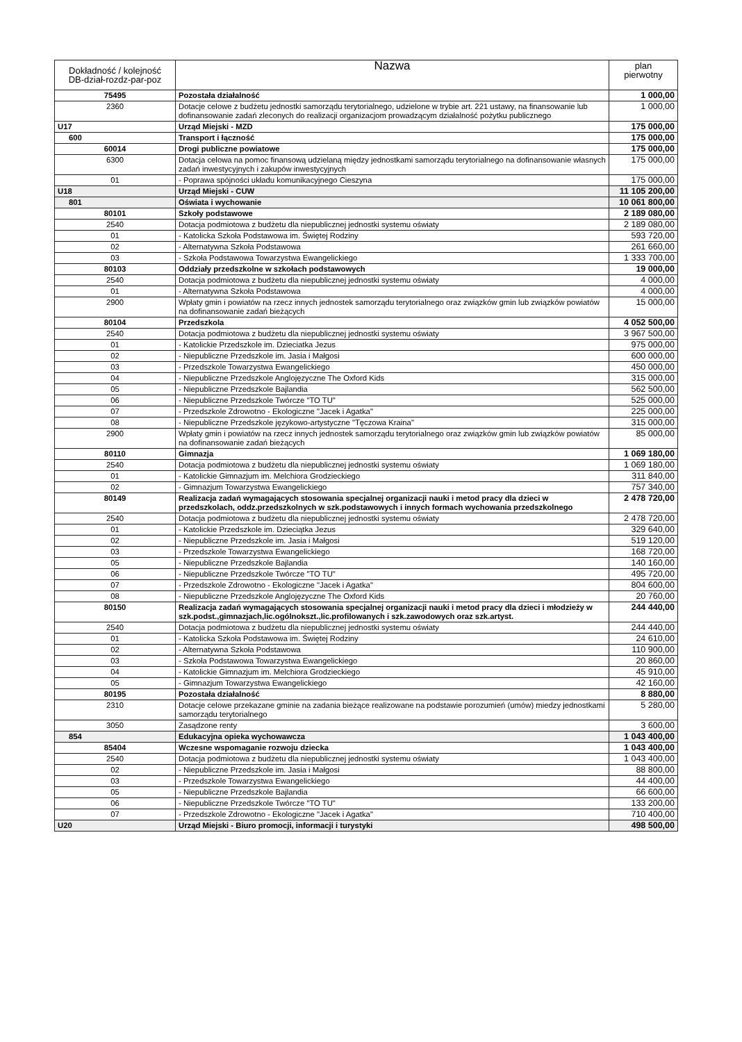| Dokładność / kolejność DB-dział-rozdz-par-poz | Nazwa | plan pierwotny |
| --- | --- | --- |
| 75495 | Pozostała działalność | 1 000,00 |
| 2360 | Dotacje celowe z budżetu jednostki samorządu terytorialnego, udzielone w trybie art. 221 ustawy, na finansowanie lub dofinansowanie zadań zleconych do realizacji organizacjom prowadzącym działalność pożytku publicznego | 1 000,00 |
| U17 | Urząd Miejski - MZD | 175 000,00 |
| 600 | Transport i łączność | 175 000,00 |
| 60014 | Drogi publiczne powiatowe | 175 000,00 |
| 6300 | Dotacja celowa na pomoc finansową udzielaną między jednostkami samorządu terytorialnego na dofinansowanie własnych zadań inwestycyjnych i zakupów inwestycyjnych | 175 000,00 |
| 01 | - Poprawa spójności układu komunikacyjnego Cieszyna | 175 000,00 |
| U18 | Urząd Miejski - CUW | 11 105 200,00 |
| 801 | Oświata i wychowanie | 10 061 800,00 |
| 80101 | Szkoły podstawowe | 2 189 080,00 |
| 2540 | Dotacja podmiotowa z budżetu dla niepublicznej jednostki systemu oświaty | 2 189 080,00 |
| 01 | - Katolicka Szkoła Podstawowa im. Świętej Rodziny | 593 720,00 |
| 02 | - Alternatywna Szkoła Podstawowa | 261 660,00 |
| 03 | - Szkoła Podstawowa Towarzystwa Ewangelickiego | 1 333 700,00 |
| 80103 | Oddziały przedszkolne w szkołach podstawowych | 19 000,00 |
| 2540 | Dotacja podmiotowa z budżetu dla niepublicznej jednostki systemu oświaty | 4 000,00 |
| 01 | - Alternatywna Szkoła Podstawowa | 4 000,00 |
| 2900 | Wpłaty gmin i powiatów na rzecz innych jednostek samorządu terytorialnego oraz związków gmin lub związków powiatów na dofinansowanie zadań bieżących | 15 000,00 |
| 80104 | Przedszkola | 4 052 500,00 |
| 2540 | Dotacja podmiotowa z budżetu dla niepublicznej jednostki systemu oświaty | 3 967 500,00 |
| 01 | - Katolickie Przedszkole im. Dzieciatka Jezus | 975 000,00 |
| 02 | - Niepubliczne Przedszkole im. Jasia i Małgosi | 600 000,00 |
| 03 | - Przedszkole Towarzystwa Ewangelickiego | 450 000,00 |
| 04 | - Niepubliczne Przedszkole Anglojęzyczne The Oxford Kids | 315 000,00 |
| 05 | - Niepubliczne Przedszkole Bajlandia | 562 500,00 |
| 06 | - Niepubliczne Przedszkole Twórcze "TO TU" | 525 000,00 |
| 07 | - Przedszkole Zdrowotno - Ekologiczne "Jacek i Agatka" | 225 000,00 |
| 08 | - Niepubliczne Przedszkole językowo-artystyczne "Tęczowa Kraina" | 315 000,00 |
| 2900 | Wpłaty gmin i powiatów na rzecz innych jednostek samorządu terytorialnego oraz związków gmin lub związków powiatów na dofinansowanie zadań bieżących | 85 000,00 |
| 80110 | Gimnazja | 1 069 180,00 |
| 2540 | Dotacja podmiotowa z budżetu dla niepublicznej jednostki systemu oświaty | 1 069 180,00 |
| 01 | - Katolickie Gimnazjum im. Melchiora Grodzieckiego | 311 840,00 |
| 02 | - Gimnazjum Towarzystwa Ewangelickiego | 757 340,00 |
| 80149 | Realizacja zadań wymagających stosowania specjalnej organizacji nauki i metod pracy dla dzieci w przedszkolach, oddz.przedszkolnych w szk.podstawowych i innych formach wychowania przedszkolnego | 2 478 720,00 |
| 2540 | Dotacja podmiotowa z budżetu dla niepublicznej jednostki systemu oświaty | 2 478 720,00 |
| 01 | - Katolickie Przedszkole im. Dzieciątka Jezus | 329 640,00 |
| 02 | - Niepubliczne Przedszkole im. Jasia i Małgosi | 519 120,00 |
| 03 | - Przedszkole Towarzystwa Ewangelickiego | 168 720,00 |
| 05 | - Niepubliczne Przedszkole Bajlandia | 140 160,00 |
| 06 | - Niepubliczne Przedszkole Twórcze "TO TU" | 495 720,00 |
| 07 | - Przedszkole Zdrowotno - Ekologiczne "Jacek i Agatka" | 804 600,00 |
| 08 | - Niepubliczne Przedszkole Anglojęzyczne The Oxford Kids | 20 760,00 |
| 80150 | Realizacja zadań wymagających stosowania specjalnej organizacji nauki i metod pracy dla dzieci i młodzieży w szk.podst.,gimnazjach,lic.ogólnokszt.,lic.profilowanych i szk.zawodowych oraz szk.artyst. | 244 440,00 |
| 2540 | Dotacja podmiotowa z budżetu dla niepublicznej jednostki systemu oświaty | 244 440,00 |
| 01 | - Katolicka Szkoła Podstawowa im. Świętej Rodziny | 24 610,00 |
| 02 | - Alternatywna Szkoła Podstawowa | 110 900,00 |
| 03 | - Szkoła Podstawowa Towarzystwa Ewangelickiego | 20 860,00 |
| 04 | - Katolickie Gimnazjum im. Melchiora Grodzieckiego | 45 910,00 |
| 05 | - Gimnazjum Towarzystwa Ewangelickiego | 42 160,00 |
| 80195 | Pozostała działalność | 8 880,00 |
| 2310 | Dotacje celowe przekazane gminie na zadania bieżące realizowane na podstawie porozumień (umów) miedzy jednostkami samorządu terytorialnego | 5 280,00 |
| 3050 | Zasądzone renty | 3 600,00 |
| 854 | Edukacyjna opieka wychowawcza | 1 043 400,00 |
| 85404 | Wczesne wspomaganie rozwoju dziecka | 1 043 400,00 |
| 2540 | Dotacja podmiotowa z budżetu dla niepublicznej jednostki systemu oświaty | 1 043 400,00 |
| 02 | - Niepubliczne Przedszkole im. Jasia i Małgosi | 88 800,00 |
| 03 | - Przedszkole Towarzystwa Ewangelickiego | 44 400,00 |
| 05 | - Niepubliczne Przedszkole Bajlandia | 66 600,00 |
| 06 | - Niepubliczne Przedszkole Twórcze "TO TU" | 133 200,00 |
| 07 | - Przedszkole Zdrowotno - Ekologiczne "Jacek i Agatka" | 710 400,00 |
| U20 | Urząd Miejski - Biuro promocji, informacji i turystyki | 498 500,00 |